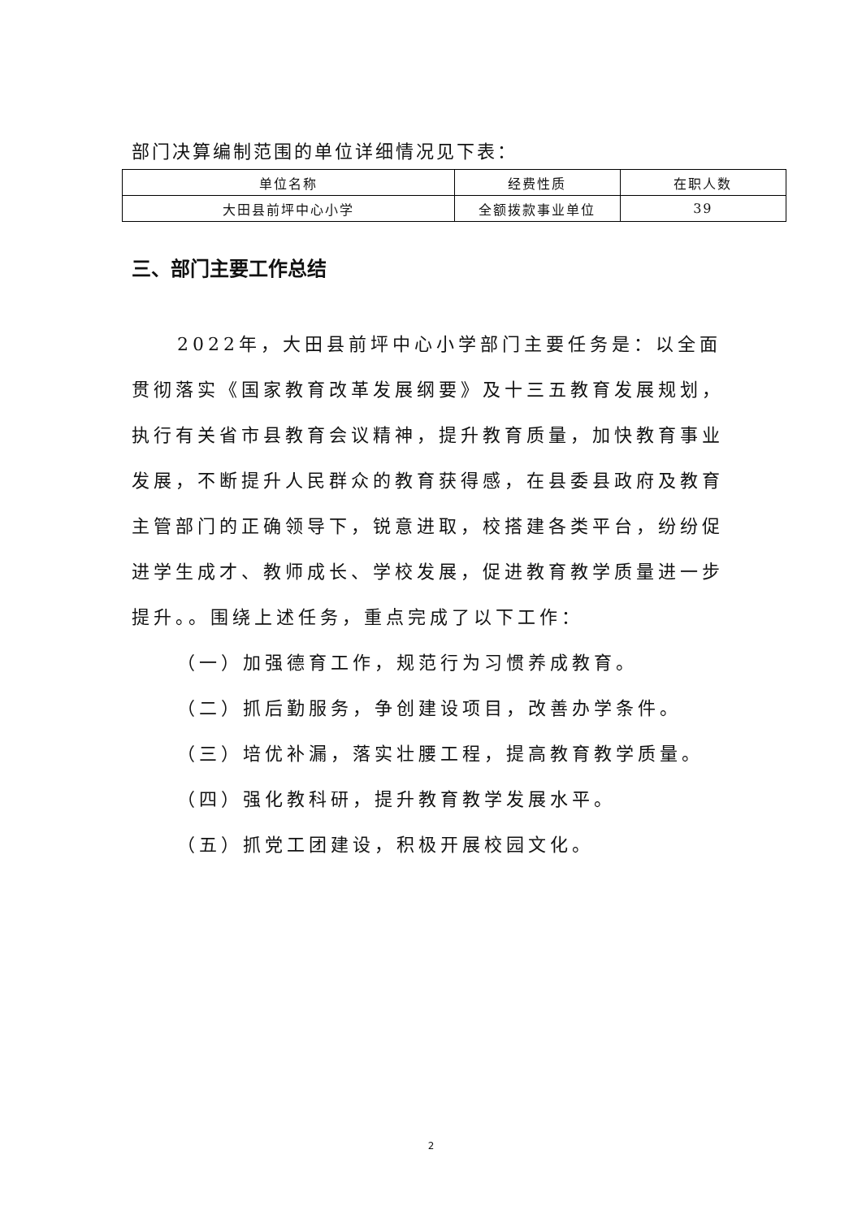部门决算编制范围的单位详细情况见下表：
| 单位名称 | 经费性质 | 在职人数 |
| 大田县前坪中心小学 | 全额拨款事业单位 | 39 |
三、部门主要工作总结
2022年，大田县前坪中心小学部门主要任务是：以全面贯彻落实《国家教育改革发展纲要》及十三五教育发展规划，执行有关省市县教育会议精神，提升教育质量，加快教育事业发展，不断提升人民群众的教育获得感，在县委县政府及教育主管部门的正确领导下，锐意进取，校搭建各类平台，纷纷促进学生成才、教师成长、学校发展，促进教育教学质量进一步提升。。围绕上述任务，重点完成了以下工作：
（一）加强德育工作，规范行为习惯养成教育。
（二）抓后勤服务，争创建设项目，改善办学条件。
（三）培优补漏，落实壮腰工程，提高教育教学质量。
（四）强化教科研，提升教育教学发展水平。
（五）抓党工团建设，积极开展校园文化。
2